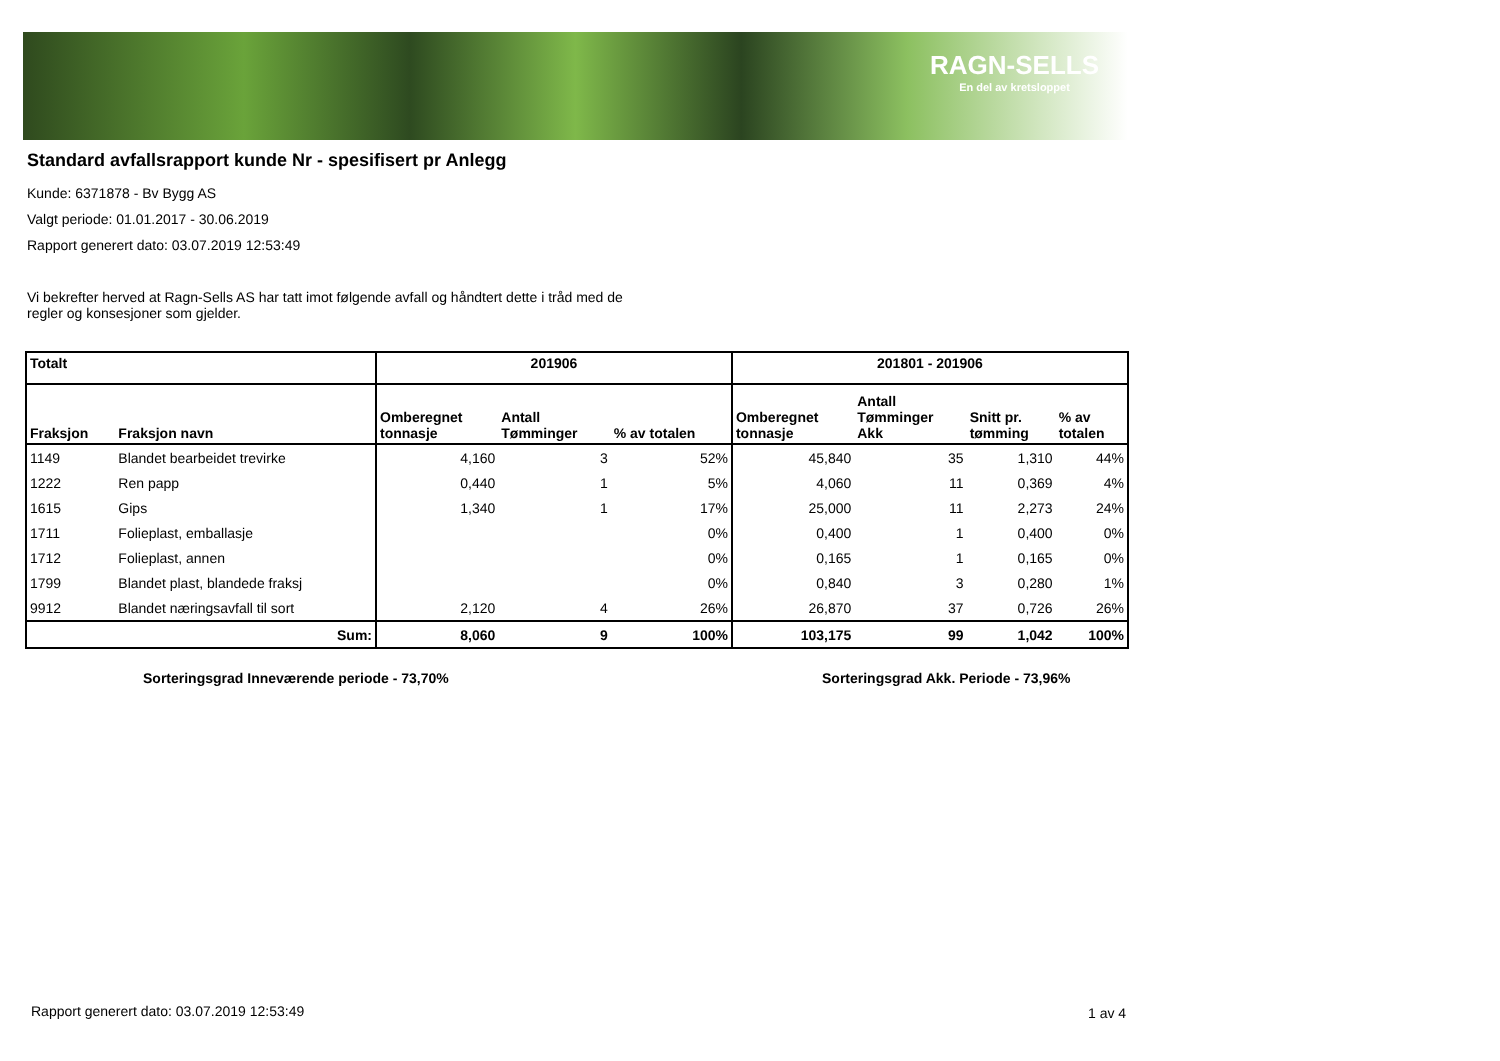RAGN-SELLS
En del av kretsloppet
Standard avfallsrapport kunde Nr - spesifisert pr Anlegg
Kunde: 6371878 - Bv Bygg AS
Valgt periode: 01.01.2017 - 30.06.2019
Rapport generert dato: 03.07.2019 12:53:49
Vi bekrefter herved at Ragn-Sells AS har tatt imot følgende avfall og håndtert dette i tråd med de
regler og konsesjoner som gjelder.
| Totalt | | 201906 | | | 201801 - 201906 | | | |
| --- | --- | --- | --- | --- | --- | --- | --- | --- |
| Fraksjon | Fraksjon navn | Omberegnet tonnasje | Antall Tømminger | % av totalen | Omberegnet tonnasje | Antall Tømminger Akk | Snitt pr. tømming | % av totalen |
| 1149 | Blandet bearbeidet trevirke | 4,160 | 3 | 52% | 45,840 | 35 | 1,310 | 44% |
| 1222 | Ren papp | 0,440 | 1 | 5% | 4,060 | 11 | 0,369 | 4% |
| 1615 | Gips | 1,340 | 1 | 17% | 25,000 | 11 | 2,273 | 24% |
| 1711 | Folieplast, emballasje | | | 0% | 0,400 | 1 | 0,400 | 0% |
| 1712 | Folieplast, annen | | | 0% | 0,165 | 1 | 0,165 | 0% |
| 1799 | Blandet plast, blandede fraksj | | | 0% | 0,840 | 3 | 0,280 | 1% |
| 9912 | Blandet næringsavfall til sort | 2,120 | 4 | 26% | 26,870 | 37 | 0,726 | 26% |
| | Sum: | 8,060 | 9 | 100% | 103,175 | 99 | 1,042 | 100% |
Sorteringsgrad Inneværende periode - 73,70%
Sorteringsgrad Akk. Periode - 73,96%
Rapport generert dato: 03.07.2019 12:53:49
1 av 4